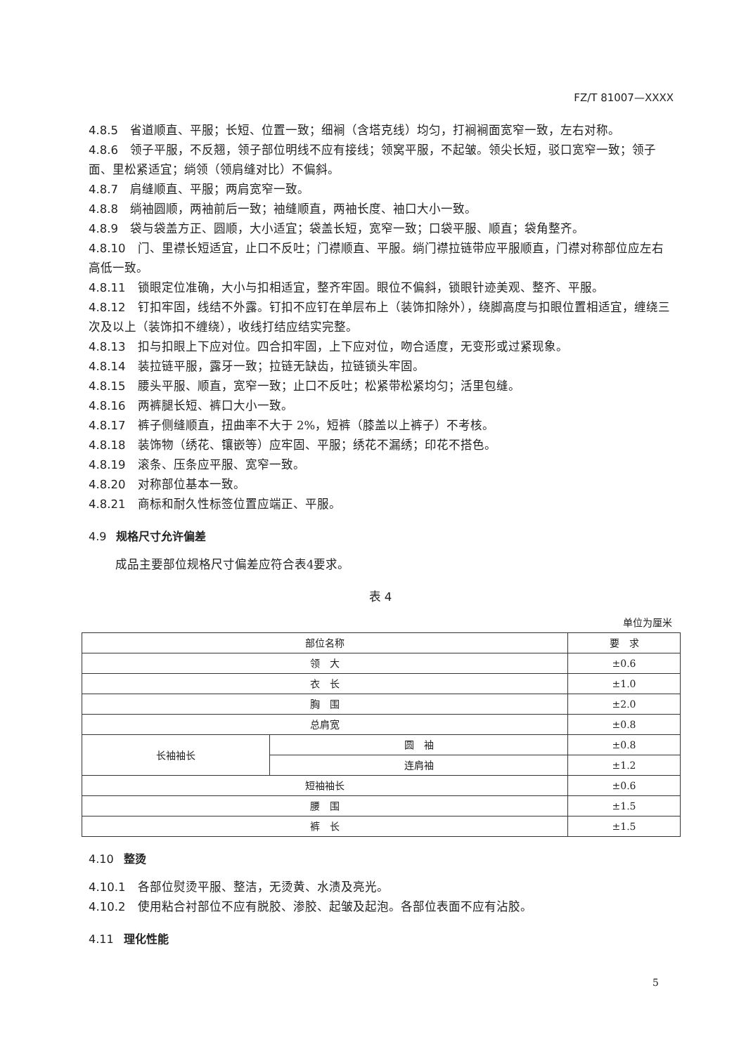FZ/T 81007—XXXX
4.8.5 省道顺直、平服；长短、位置一致；细裥（含塔克线）均匀，打裥裥面宽窄一致，左右对称。
4.8.6 领子平服，不反翘，领子部位明线不应有接线；领窝平服，不起皱。领尖长短，驳口宽窄一致；领子面、里松紧适宜；绱领（领肩缝对比）不偏斜。
4.8.7 肩缝顺直、平服；两肩宽窄一致。
4.8.8 绱袖圆顺，两袖前后一致；袖缝顺直，两袖长度、袖口大小一致。
4.8.9 袋与袋盖方正、圆顺，大小适宜；袋盖长短，宽窄一致；口袋平服、顺直；袋角整齐。
4.8.10 门、里襟长短适宜，止口不反吐；门襟顺直、平服。绱门襟拉链带应平服顺直，门襟对称部位应左右高低一致。
4.8.11 锁眼定位准确，大小与扣相适宜，整齐牢固。眼位不偏斜，锁眼针迹美观、整齐、平服。
4.8.12 钉扣牢固，线结不外露。钉扣不应钉在单层布上（装饰扣除外），绕脚高度与扣眼位置相适宜，缠绕三次及以上（装饰扣不缠绕），收线打结应结实完整。
4.8.13 扣与扣眼上下应对位。四合扣牢固，上下应对位，吻合适度，无变形或过紧现象。
4.8.14 装拉链平服，露牙一致；拉链无缺齿，拉链锁头牢固。
4.8.15 腰头平服、顺直，宽窄一致；止口不反吐；松紧带松紧均匀；活里包缝。
4.8.16 两裤腿长短、裤口大小一致。
4.8.17 裤子侧缝顺直，扭曲率不大于 2%，短裤（膝盖以上裤子）不考核。
4.8.18 装饰物（绣花、镶嵌等）应牢固、平服；绣花不漏绣；印花不搭色。
4.8.19 滚条、压条应平服、宽窄一致。
4.8.20 对称部位基本一致。
4.8.21 商标和耐久性标签位置应端正、平服。
4.9 规格尺寸允许偏差
成品主要部位规格尺寸偏差应符合表4要求。
表 4
单位为厘米
| 部位名称 | | 要 求 |
| --- | --- | --- |
| 领 大 | | ±0.6 |
| 衣 长 | | ±1.0 |
| 胸 围 | | ±2.0 |
| 总肩宽 | | ±0.8 |
| 长袖袖长 | 圆 袖 | ±0.8 |
| | 连肩袖 | ±1.2 |
| 短袖袖长 | | ±0.6 |
| 腰 围 | | ±1.5 |
| 裤 长 | | ±1.5 |
4.10 整烫
4.10.1 各部位熨烫平服、整洁，无烫黄、水渍及亮光。
4.10.2 使用粘合衬部位不应有脱胶、渗胶、起皱及起泡。各部位表面不应有沾胶。
4.11 理化性能
5